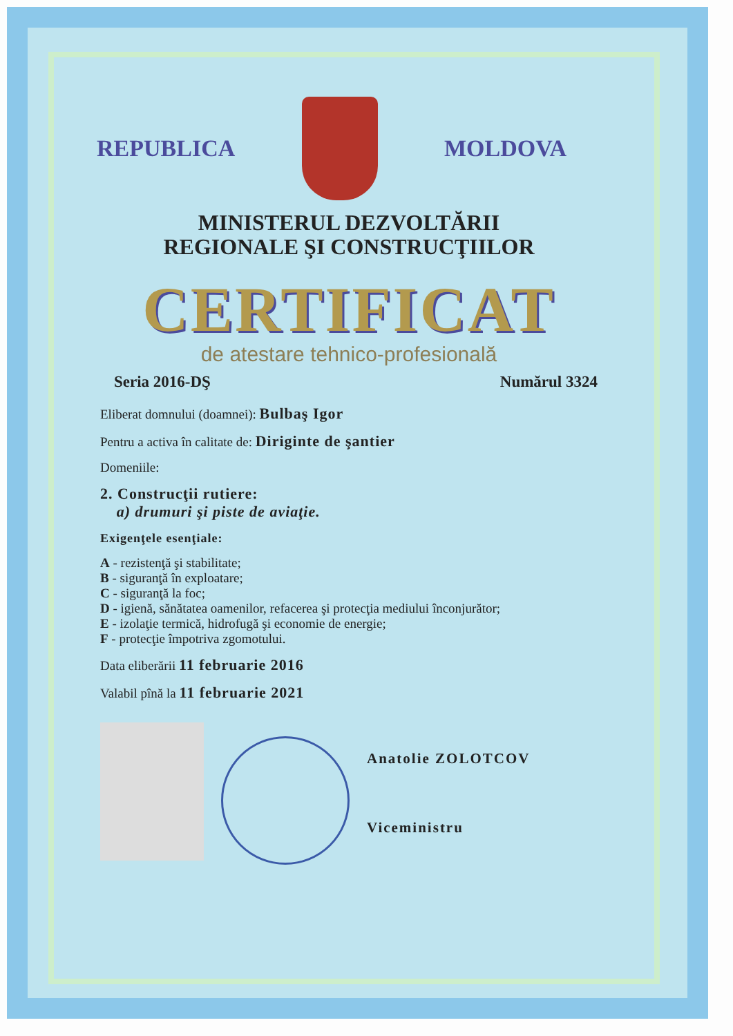REPUBLICA MOLDOVA
MINISTERUL DEZVOLTĂRII
REGIONALE ŞI CONSTRUCŢIILOR
CERTIFICAT
de atestare tehnico-profesională
Seria 2016-DŞ Numărul 3324
Eliberat domnului (doamnei): Bulbaş Igor
Pentru a activa în calitate de: Diriginte de şantier
Domeniile:
2. Construcţii rutiere:
a) drumuri şi piste de aviaţie.
Exigenţele esenţiale:
A - rezistenţă şi stabilitate;
B - siguranţă în exploatare;
C - siguranţă la foc;
D - igienă, sănătatea oamenilor, refacerea şi protecţia mediului înconjurător;
E - izolaţie termică, hidrofugă şi economie de energie;
F - protecţie împotriva zgomotului.
Data eliberării 11 februarie 2016
Valabil pînă la 11 februarie 2021
Anatolie ZOLOTCOV
Viceministru